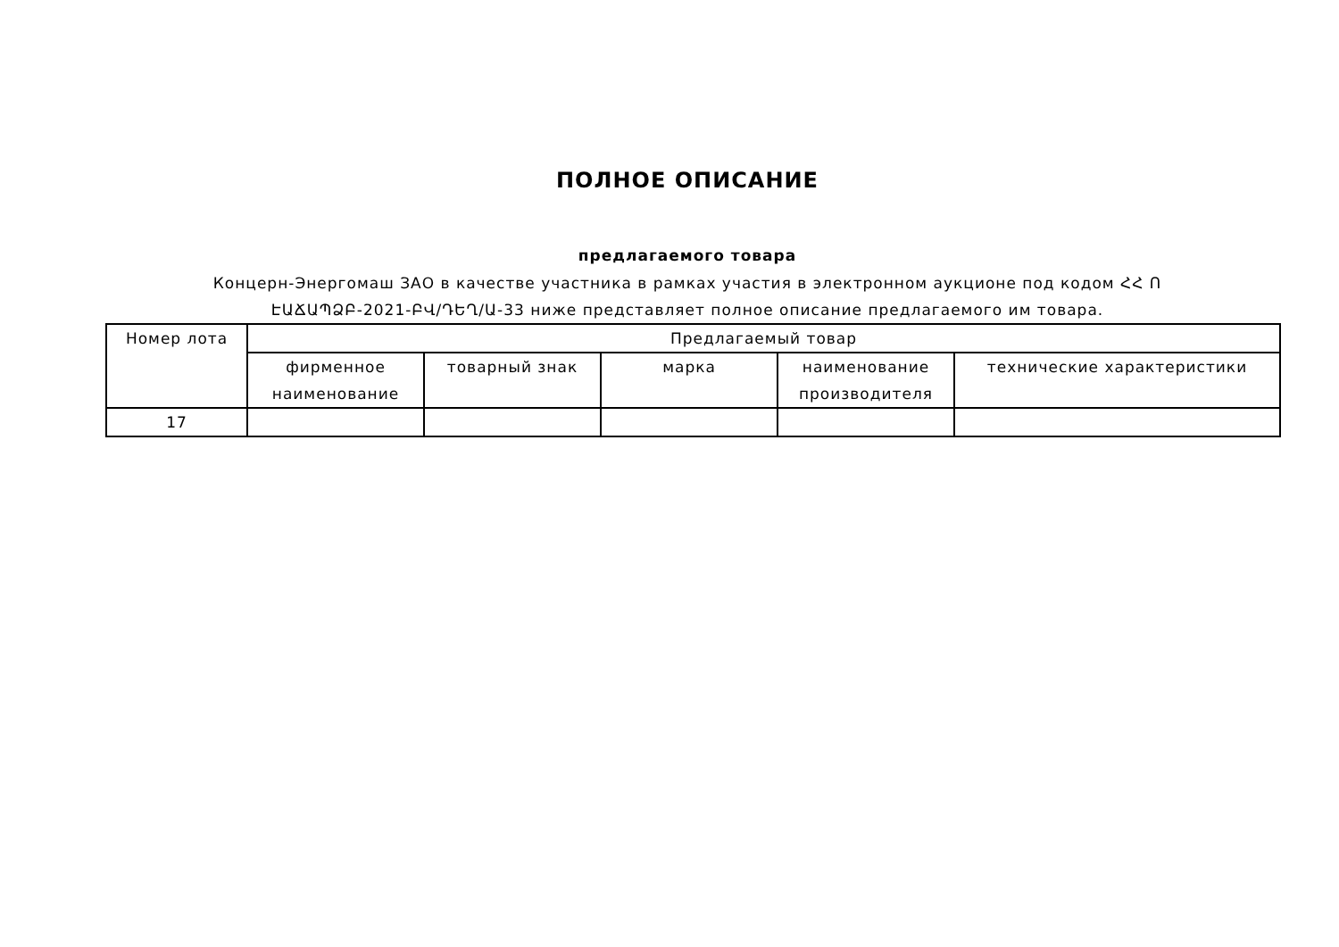ПОЛНОЕ ОПИСАНИЕ
предлагаемого товара
Концерн-Энергомаш ЗАО в качестве участника в рамках участия в электронном аукционе под кодом ՀՀ Ո
ԷԱՃԱՊՁԲ-2021-ԲՎ/ԴԵՂ/Ա-33 ниже представляет полное описание предлагаемого им товара.
| Номер лота | Предлагаемый товар | | | | |
| --- | --- | --- | --- | --- | --- |
| | фирменное наименование | товарный знак | марка | наименование производителя | технические характеристики |
| 17 | | | | | |